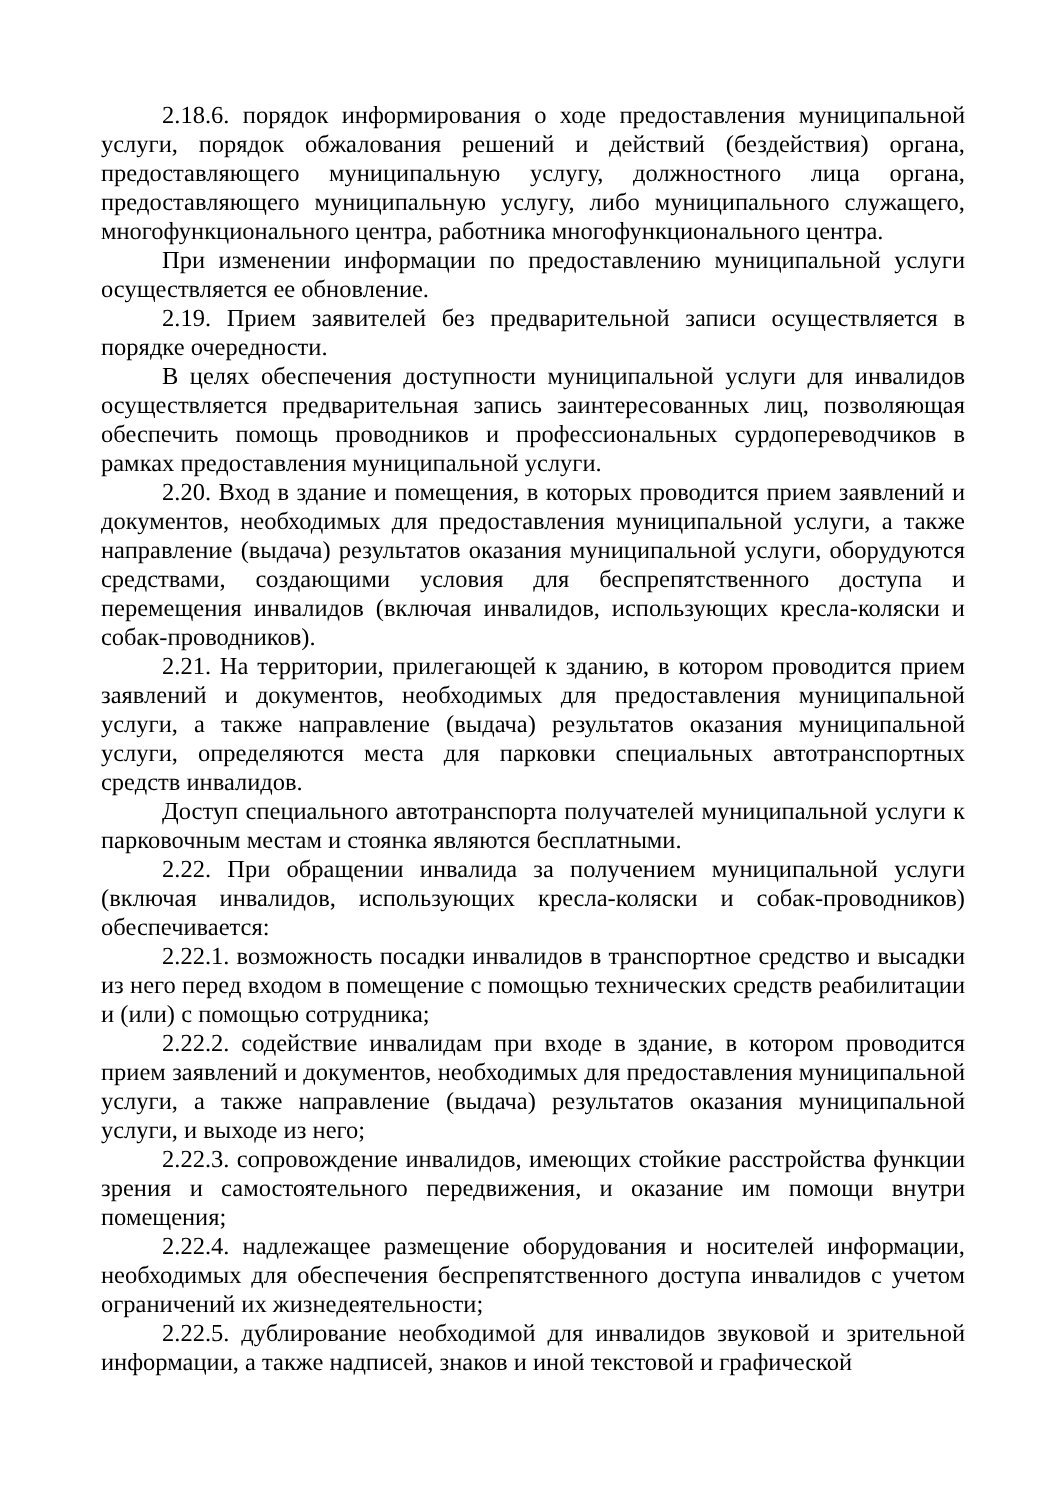2.18.6. порядок информирования о ходе предоставления муниципальной услуги, порядок обжалования решений и действий (бездействия) органа, предоставляющего муниципальную услугу, должностного лица органа, предоставляющего муниципальную услугу, либо муниципального служащего, многофункционального центра, работника многофункционального центра.
При изменении информации по предоставлению муниципальной услуги осуществляется ее обновление.
2.19. Прием заявителей без предварительной записи осуществляется в порядке очередности.
В целях обеспечения доступности муниципальной услуги для инвалидов осуществляется предварительная запись заинтересованных лиц, позволяющая обеспечить помощь проводников и профессиональных сурдопереводчиков в рамках предоставления муниципальной услуги.
2.20. Вход в здание и помещения, в которых проводится прием заявлений и документов, необходимых для предоставления муниципальной услуги, а также направление (выдача) результатов оказания муниципальной услуги, оборудуются средствами, создающими условия для беспрепятственного доступа и перемещения инвалидов (включая инвалидов, использующих кресла-коляски и собак-проводников).
2.21. На территории, прилегающей к зданию, в котором проводится прием заявлений и документов, необходимых для предоставления муниципальной услуги, а также направление (выдача) результатов оказания муниципальной услуги, определяются места для парковки специальных автотранспортных средств инвалидов.
Доступ специального автотранспорта получателей муниципальной услуги к парковочным местам и стоянка являются бесплатными.
2.22. При обращении инвалида за получением муниципальной услуги (включая инвалидов, использующих кресла-коляски и собак-проводников) обеспечивается:
2.22.1. возможность посадки инвалидов в транспортное средство и высадки из него перед входом в помещение с помощью технических средств реабилитации и (или) с помощью сотрудника;
2.22.2. содействие инвалидам при входе в здание, в котором проводится прием заявлений и документов, необходимых для предоставления муниципальной услуги, а также направление (выдача) результатов оказания муниципальной услуги, и выходе из него;
2.22.3. сопровождение инвалидов, имеющих стойкие расстройства функции зрения и самостоятельного передвижения, и оказание им помощи внутри помещения;
2.22.4. надлежащее размещение оборудования и носителей информации, необходимых для обеспечения беспрепятственного доступа инвалидов с учетом ограничений их жизнедеятельности;
2.22.5. дублирование необходимой для инвалидов звуковой и зрительной информации, а также надписей, знаков и иной текстовой и графической